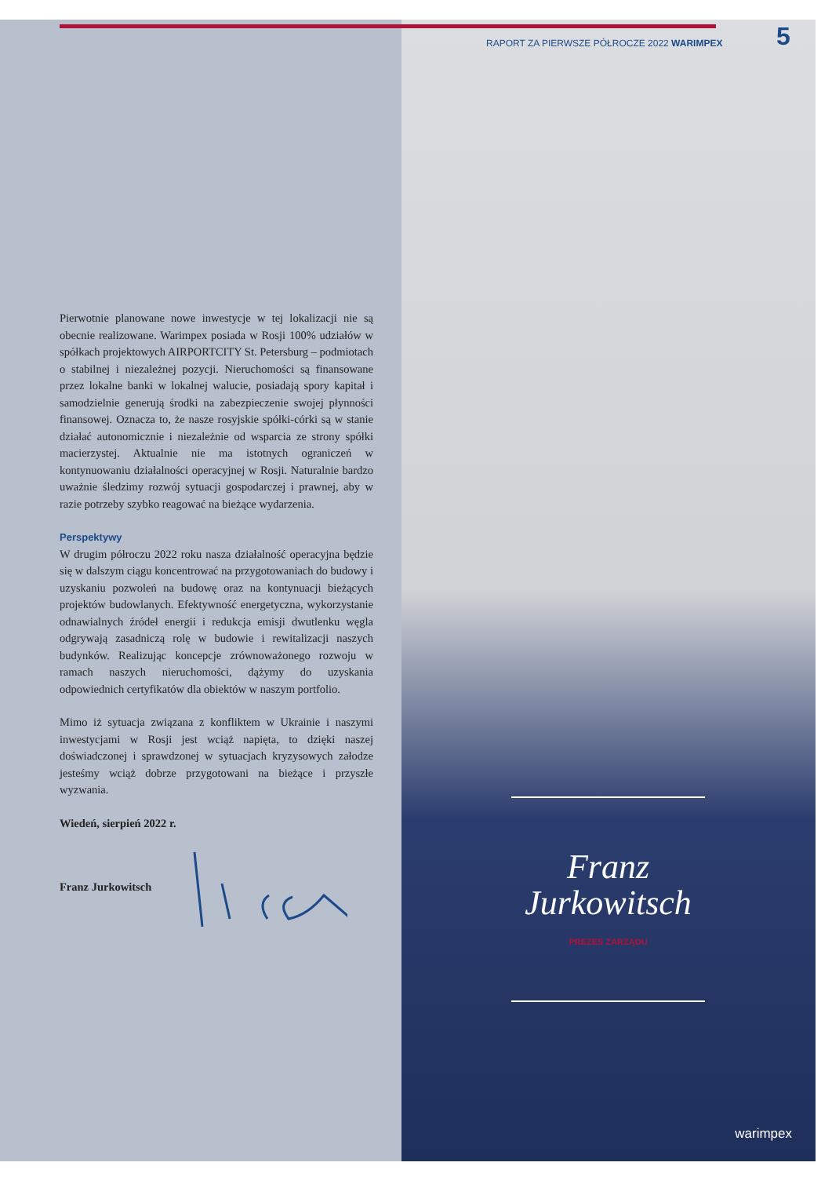Pierwotnie planowane nowe inwestycje w tej lokalizacji nie są obecnie realizowane. Warimpex posiada w Rosji 100% udziałów w spółkach projektowych AIRPORTCITY St. Petersburg – podmiotach o stabilnej i niezależnej pozycji. Nieruchomości są finansowane przez lokalne banki w lokalnej walucie, posiadają spory kapitał i samodzielnie generują środki na zabezpieczenie swojej płynności finansowej. Oznacza to, że nasze rosyjskie spółki-córki są w stanie działać autonomicznie i niezależnie od wsparcia ze strony spółki macierzystej. Aktualnie nie ma istotnych ograniczeń w kontynuowaniu działalności operacyjnej w Rosji. Naturalnie bardzo uważnie śledzimy rozwój sytuacji gospodarczej i prawnej, aby w razie potrzeby szybko reagować na bieżące wydarzenia.
Perspektywy
W drugim półroczu 2022 roku nasza działalność operacyjna będzie się w dalszym ciągu koncentrować na przygotowaniach do budowy i uzyskaniu pozwoleń na budowę oraz na kontynuacji bieżących projektów budowlanych. Efektywność energetyczna, wykorzystanie odnawialnych źródeł energii i redukcja emisji dwutlenku węgla odgrywają zasadniczą rolę w budowie i rewitalizacji naszych budynków. Realizując koncepcje zrównoważonego rozwoju w ramach naszych nieruchomości, dążymy do uzyskania odpowiednich certyfikatów dla obiektów w naszym portfolio.
Mimo iż sytuacja związana z konfliktem w Ukrainie i naszymi inwestycjami w Rosji jest wciąż napięta, to dzięki naszej doświadczonej i sprawdzonej w sytuacjach kryzysowych załodze jesteśmy wciąż dobrze przygotowani na bieżące i przyszłe wyzwania.
Wiedeń, sierpień 2022 r.
Franz Jurkowitsch
warimpex
RAPORT ZA PIERWSZE PÓŁROCZE 2022 WARIMPEX
5
Franz
Jurkowitsch
PREZES ZARZĄDU